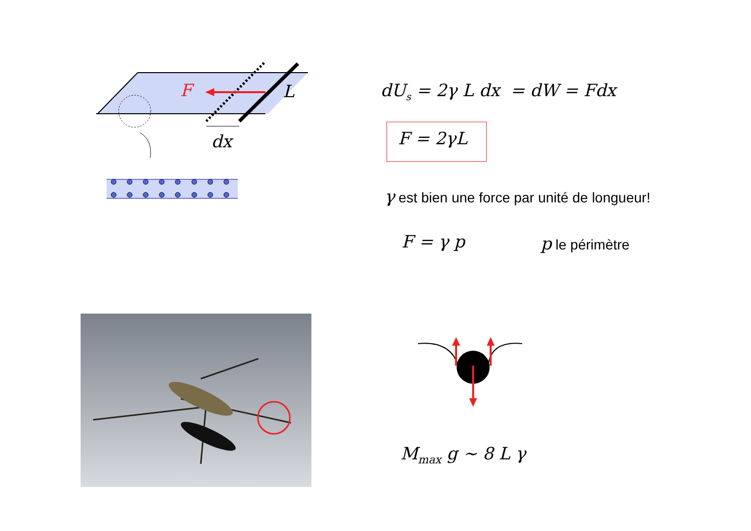F L
dx
dU<sub>s</sub> = 2γ L dx = dW = Fdx
F = 2γL
γ est bien une force par unité de longueur!
F = γ p p le périmètre
M<sub>max</sub> g ∼ 8 L γ